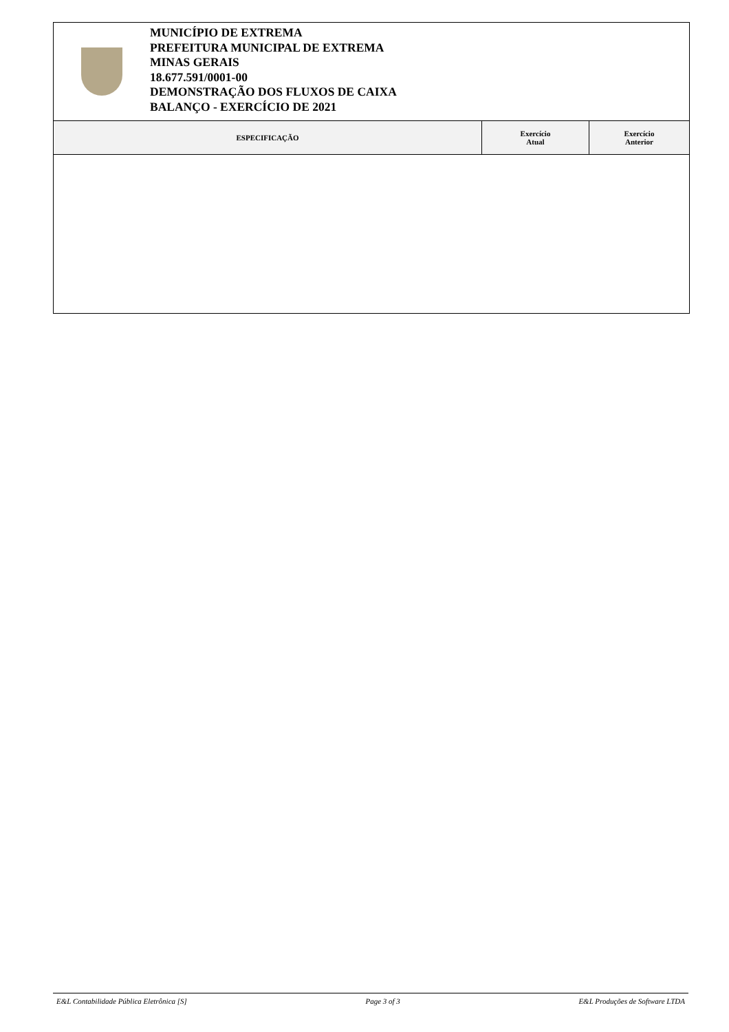MUNICÍPIO DE EXTREMA
PREFEITURA MUNICIPAL DE EXTREMA
MINAS GERAIS
18.677.591/0001-00
DEMONSTRAÇÃO DOS FLUXOS DE CAIXA
BALANÇO - EXERCÍCIO DE 2021
| ESPECIFICAÇÃO | Exercício Atual | Exercício Anterior |
| --- | --- | --- |
E&L Contabilidade Pública Eletrônica [S] Page 3 of 3 E&L Produções de Software LTDA